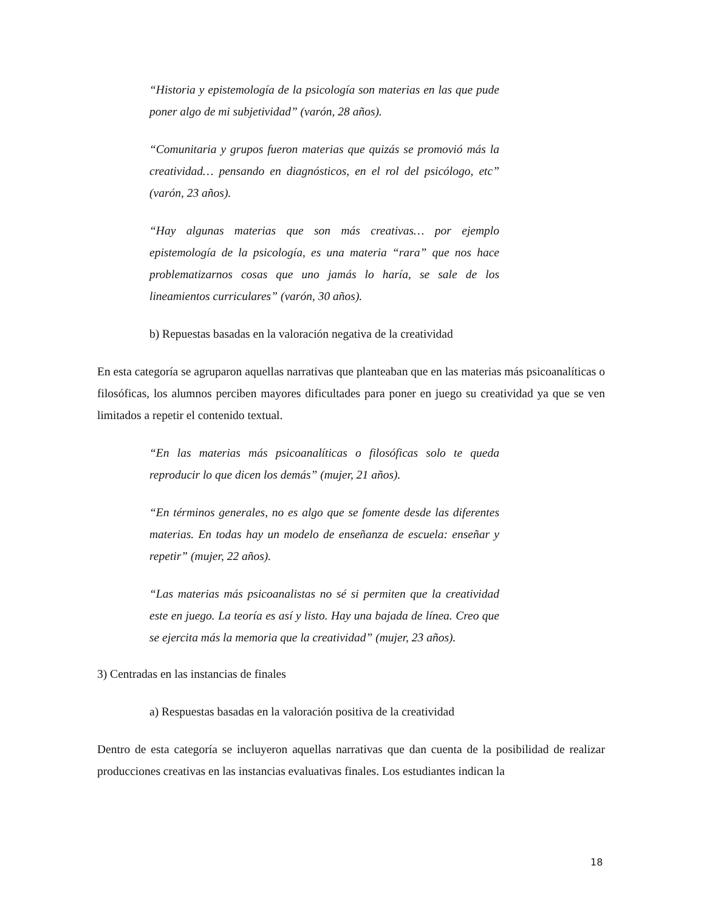“Historia y epistemología de la psicología son materias en las que pude poner algo de mi subjetividad” (varón, 28 años).
“Comunitaria y grupos fueron materias que quizás se promovió más la creatividad… pensando en diagnósticos, en el rol del psicólogo, etc” (varón, 23 años).
“Hay algunas materias que son más creativas… por ejemplo epistemología de la psicología, es una materia “rara” que nos hace problematizarnos cosas que uno jamás lo haría, se sale de los lineamientos curriculares” (varón, 30 años).
b) Repuestas basadas en la valoración negativa de la creatividad
En esta categoría se agruparon aquellas narrativas que planteaban que en las materias más psicoanalíticas o filosóficas, los alumnos perciben mayores dificultades para poner en juego su creatividad ya que se ven limitados a repetir el contenido textual.
“En las materias más psicoanalíticas o filosóficas solo te queda reproducir lo que dicen los demás” (mujer, 21 años).
“En términos generales, no es algo que se fomente desde las diferentes materias. En todas hay un modelo de enseñanza de escuela: enseñar y repetir” (mujer, 22 años).
“Las materias más psicoanalistas no sé si permiten que la creatividad este en juego. La teoría es así y listo. Hay una bajada de línea. Creo que se ejercita más la memoria que la creatividad” (mujer, 23 años).
3) Centradas en las instancias de finales
a) Respuestas basadas en la valoración positiva de la creatividad
Dentro de esta categoría se incluyeron aquellas narrativas que dan cuenta de la posibilidad de realizar producciones creativas en las instancias evaluativas finales. Los estudiantes indican la
18